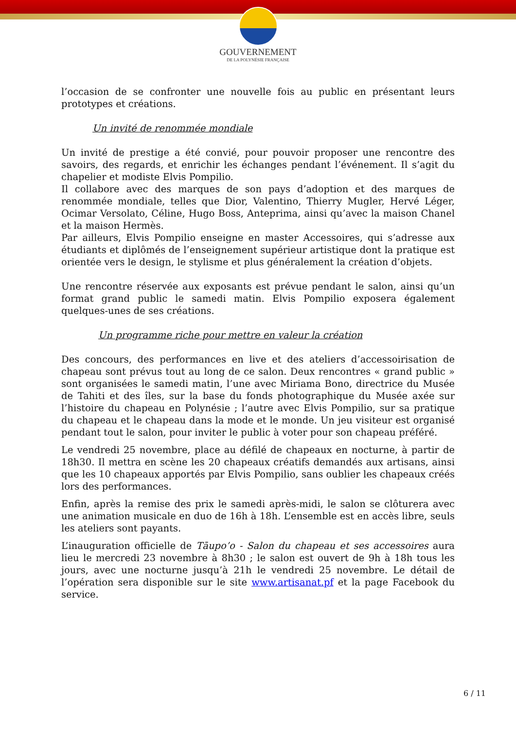GOUVERNEMENT
DE LA POLYNÉSIE FRANÇAISE
l’occasion de se confronter une nouvelle fois au public en présentant leurs prototypes et créations.
Un invité de renommée mondiale
Un invité de prestige a été convié, pour pouvoir proposer une rencontre des savoirs, des regards, et enrichir les échanges pendant l’événement. Il s’agit du chapelier et modiste Elvis Pompilio.
Il collabore avec des marques de son pays d’adoption et des marques de renommée mondiale, telles que Dior, Valentino, Thierry Mugler, Hervé Léger, Ocimar Versolato, Céline, Hugo Boss, Anteprima, ainsi qu’avec la maison Chanel et la maison Hermès.
Par ailleurs, Elvis Pompilio enseigne en master Accessoires, qui s’adresse aux étudiants et diplômés de l’enseignement supérieur artistique dont la pratique est orientée vers le design, le stylisme et plus généralement la création d’objets.
Une rencontre réservée aux exposants est prévue pendant le salon, ainsi qu’un format grand public le samedi matin. Elvis Pompilio exposera également quelques-unes de ses créations.
Un programme riche pour mettre en valeur la création
Des concours, des performances en live et des ateliers d’accessoirisation de chapeau sont prévus tout au long de ce salon. Deux rencontres « grand public » sont organisées le samedi matin, l’une avec Miriama Bono, directrice du Musée de Tahiti et des îles, sur la base du fonds photographique du Musée axée sur l’histoire du chapeau en Polynésie ; l’autre avec Elvis Pompilio, sur sa pratique du chapeau et le chapeau dans la mode et le monde. Un jeu visiteur est organisé pendant tout le salon, pour inviter le public à voter pour son chapeau préféré.
Le vendredi 25 novembre, place au défilé de chapeaux en nocturne, à partir de 18h30. Il mettra en scène les 20 chapeaux créatifs demandés aux artisans, ainsi que les 10 chapeaux apportés par Elvis Pompilio, sans oublier les chapeaux créés lors des performances.
Enfin, après la remise des prix le samedi après-midi, le salon se clôturera avec une animation musicale en duo de 16h à 18h. L’ensemble est en accès libre, seuls les ateliers sont payants.
L’inauguration officielle de Tāupo’o - Salon du chapeau et ses accessoires aura lieu le mercredi 23 novembre à 8h30 ; le salon est ouvert de 9h à 18h tous les jours, avec une nocturne jusqu’à 21h le vendredi 25 novembre. Le détail de l’opération sera disponible sur le site www.artisanat.pf et la page Facebook du service.
6 / 11